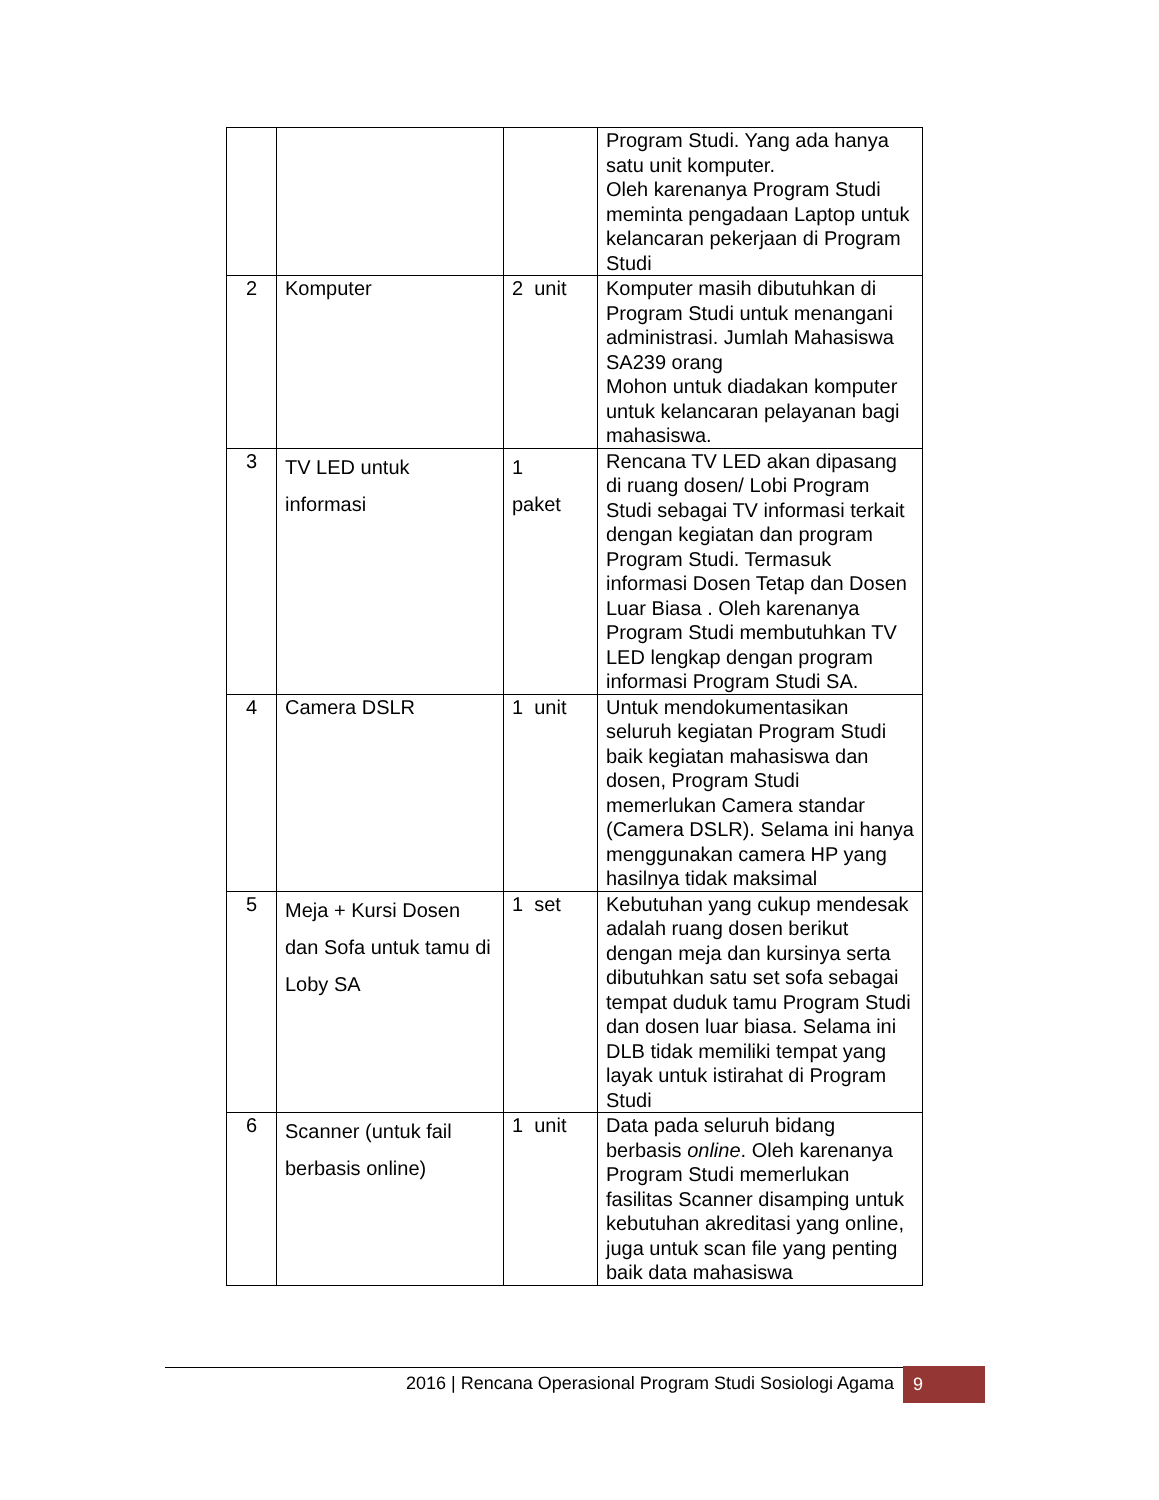| | | | Program Studi. Yang ada hanya satu unit komputer. Oleh karenanya Program Studi meminta pengadaan Laptop untuk kelancaran pekerjaan di Program Studi |
| 2 | Komputer | 2 unit | Komputer masih dibutuhkan di Program Studi untuk menangani administrasi. Jumlah Mahasiswa SA239 orang Mohon untuk diadakan komputer untuk kelancaran pelayanan bagi mahasiswa. |
| 3 | TV LED untuk informasi | 1 paket | Rencana TV LED akan dipasang di ruang dosen/ Lobi Program Studi sebagai TV informasi terkait dengan kegiatan dan program Program Studi. Termasuk informasi Dosen Tetap dan Dosen Luar Biasa . Oleh karenanya Program Studi membutuhkan TV LED lengkap dengan program informasi Program Studi SA. |
| 4 | Camera DSLR | 1 unit | Untuk mendokumentasikan seluruh kegiatan Program Studi baik kegiatan mahasiswa dan dosen, Program Studi memerlukan Camera standar (Camera DSLR). Selama ini hanya menggunakan camera HP yang hasilnya tidak maksimal |
| 5 | Meja + Kursi Dosen dan Sofa untuk tamu di Loby SA | 1 set | Kebutuhan yang cukup mendesak adalah ruang dosen berikut dengan meja dan kursinya serta dibutuhkan satu set sofa sebagai tempat duduk tamu Program Studi dan dosen luar biasa. Selama ini DLB tidak memiliki tempat yang layak untuk istirahat di Program Studi |
| 6 | Scanner (untuk fail berbasis online) | 1 unit | Data pada seluruh bidang berbasis online . Oleh karenanya Program Studi memerlukan fasilitas Scanner disamping untuk kebutuhan akreditasi yang online, juga untuk scan file yang penting baik data mahasiswa |
2016 | Rencana Operasional Program Studi Sosiologi Agama
9